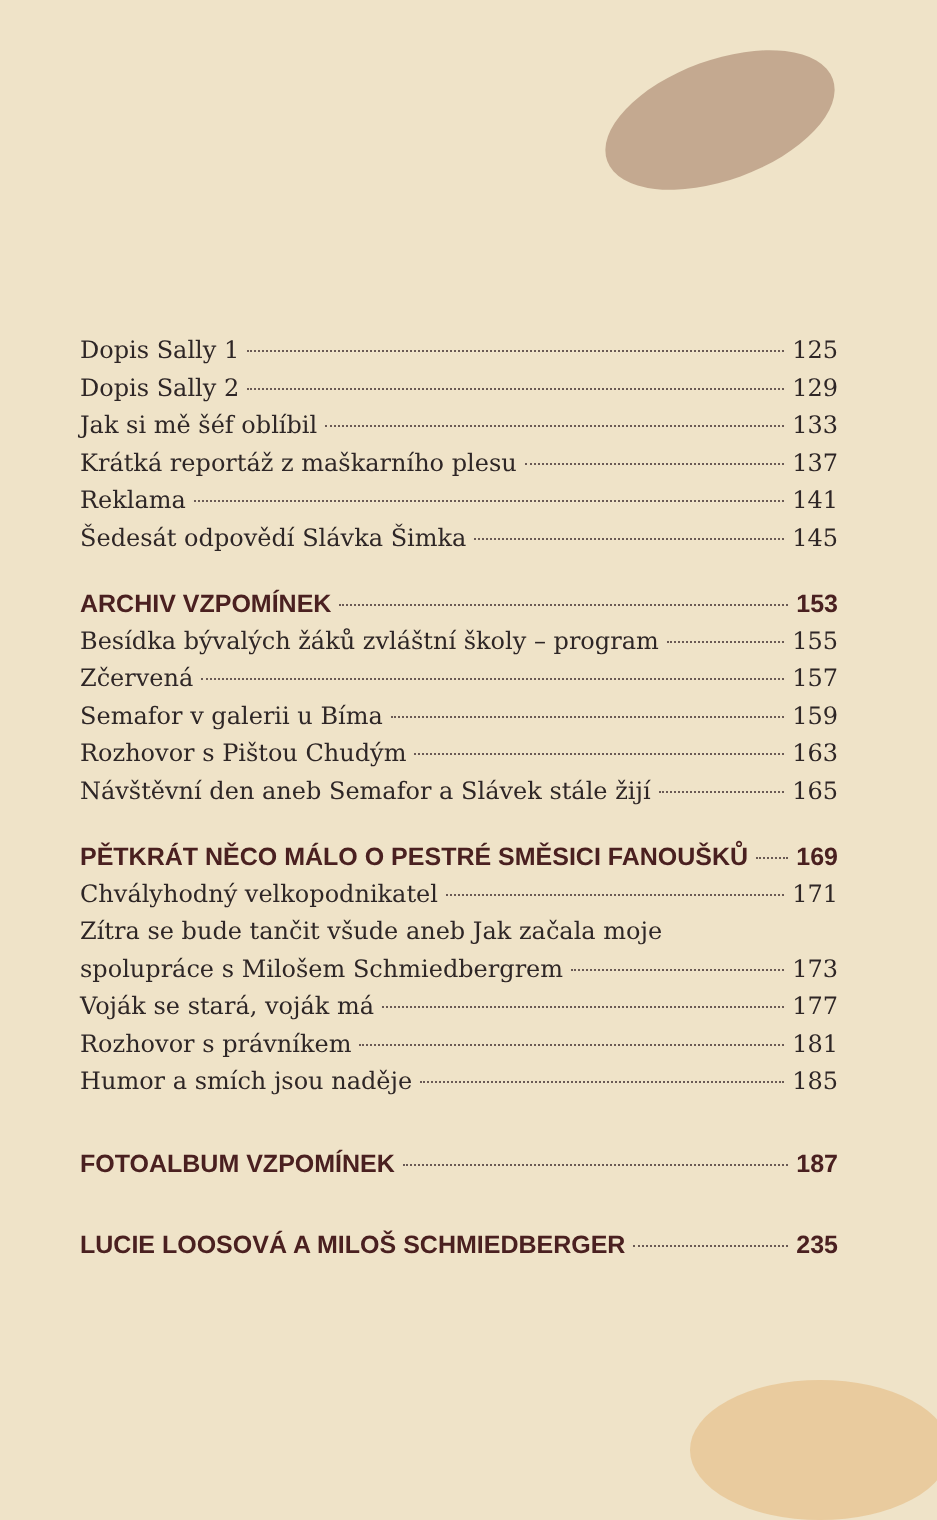Dopis Sally 1 125
Dopis Sally 2 129
Jak si mě šéf oblíbil 133
Krátká reportáž z maškarního plesu 137
Reklama 141
Šedesát odpovědí Slávka Šimka 145
ARCHIV VZPOMÍNEK 153
Besídka bývalých žáků zvláštní školy – program 155
Zčervená 157
Semafor v galerii u Bíma 159
Rozhovor s Pištou Chudým 163
Návštěvní den aneb Semafor a Slávek stále žijí 165
PĚTKRÁT NĚCO MÁLO O PESTRÉ SMĚSICI FANOUŠKŮ 169
Chvályhodný velkopodnikatel 171
Zítra se bude tančit všude aneb Jak začala moje
spolupráce s Milošem Schmiedbergrem 173
Voják se stará, voják má 177
Rozhovor s právníkem 181
Humor a smích jsou naděje 185
FOTOALBUM VZPOMÍNEK 187
LUCIE LOOSOVÁ A MILOŠ SCHMIEDBERGER 235